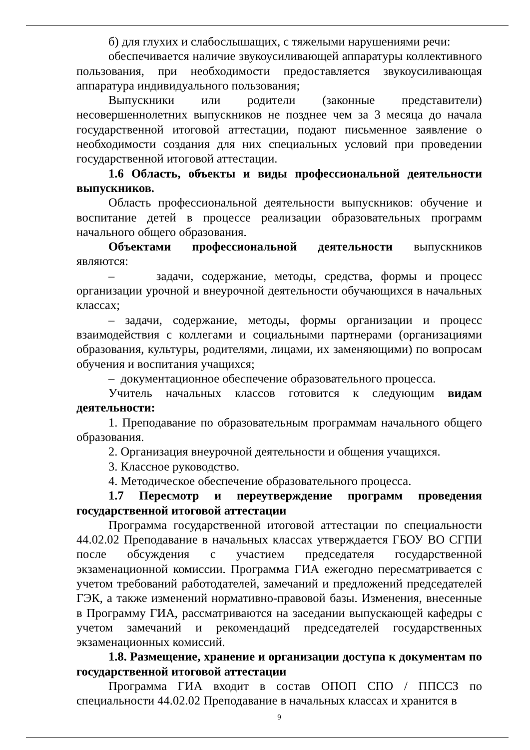б) для глухих и слабослышащих, с тяжелыми нарушениями речи:
обеспечивается наличие звукоусиливающей аппаратуры коллективного пользования, при необходимости предоставляется звукоусиливающая аппаратура индивидуального пользования;
Выпускники или родители (законные представители) несовершеннолетних выпускников не позднее чем за 3 месяца до начала государственной итоговой аттестации, подают письменное заявление о необходимости создания для них специальных условий при проведении государственной итоговой аттестации.
1.6 Область, объекты и виды профессиональной деятельности выпускников.
Область профессиональной деятельности выпускников: обучение и воспитание детей в процессе реализации образовательных программ начального общего образования.
Объектами профессиональной деятельности выпускников являются:
– задачи, содержание, методы, средства, формы и процесс организации урочной и внеурочной деятельности обучающихся в начальных классах;
– задачи, содержание, методы, формы организации и процесс взаимодействия с коллегами и социальными партнерами (организациями образования, культуры, родителями, лицами, их заменяющими) по вопросам обучения и воспитания учащихся;
– документационное обеспечение образовательного процесса.
Учитель начальных классов готовится к следующим видам деятельности:
1. Преподавание по образовательным программам начального общего образования.
2. Организация внеурочной деятельности и общения учащихся.
3. Классное руководство.
4. Методическое обеспечение образовательного процесса.
1.7 Пересмотр и переутверждение программ проведения государственной итоговой аттестации
Программа государственной итоговой аттестации по специальности 44.02.02 Преподавание в начальных классах утверждается ГБОУ ВО СГПИ после обсуждения с участием председателя государственной экзаменационной комиссии. Программа ГИА ежегодно пересматривается с учетом требований работодателей, замечаний и предложений председателей ГЭК, а также изменений нормативно-правовой базы. Изменения, внесенные в Программу ГИА, рассматриваются на заседании выпускающей кафедры с учетом замечаний и рекомендаций председателей государственных экзаменационных комиссий.
1.8. Размещение, хранение и организации доступа к документам по государственной итоговой аттестации
Программа ГИА входит в состав ОПОП СПО / ППССЗ по специальности 44.02.02 Преподавание в начальных классах и хранится в
9